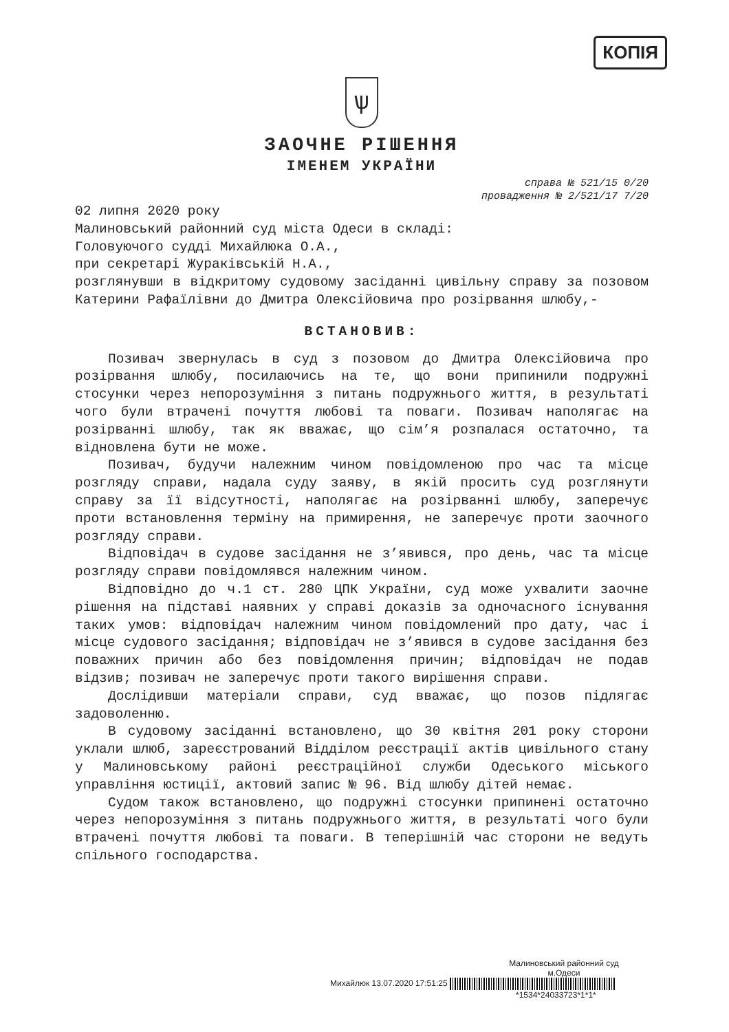КОПІЯ
ѱ
ЗАОЧНЕ РІШЕННЯ
ІМЕНЕМ УКРАЇНИ
справа № 521/15 0/20
провадження № 2/521/17 7/20
02 липня 2020 року
Малиновський районний суд міста Одеси в складі:
Головуючого судді Михайлюка О.А.,
при секретарі Жураківській Н.А.,
розглянувши в відкритому судовому засіданні цивільну справу за позовом Катерини Рафаїлівни до Дмитра Олексійовича про розірвання шлюбу,-
ВСТАНОВИВ:
Позивач звернулась в суд з позовом до Дмитра Олексійовича про розірвання шлюбу, посилаючись на те, що вони припинили подружні стосунки через непорозуміння з питань подружнього життя, в результаті чого були втрачені почуття любові та поваги. Позивач наполягає на розірванні шлюбу, так як вважає, що сім’я розпалася остаточно, та відновлена бути не може.
Позивач, будучи належним чином повідомленою про час та місце розгляду справи, надала суду заяву, в якій просить суд розглянути справу за її відсутності, наполягає на розірванні шлюбу, заперечує проти встановлення терміну на примирення, не заперечує проти заочного розгляду справи.
Відповідач в судове засідання не з’явився, про день, час та місце розгляду справи повідомлявся належним чином.
Відповідно до ч.1 ст. 280 ЦПК України, суд може ухвалити заочне рішення на підставі наявних у справі доказів за одночасного існування таких умов: відповідач належним чином повідомлений про дату, час і місце судового засідання; відповідач не з’явився в судове засідання без поважних причин або без повідомлення причин; відповідач не подав відзив; позивач не заперечує проти такого вирішення справи.
Дослідивши матеріали справи, суд вважає, що позов підлягає задоволенню.
В судовому засіданні встановлено, що 30 квітня 201 року сторони уклали шлюб, зареєстрований Відділом реєстрації актів цивільного стану у Малиновському районі реєстраційної служби Одеського міського управління юстиції, актовий запис № 96. Від шлюбу дітей немає.
Судом також встановлено, що подружні стосунки припинені остаточно через непорозуміння з питань подружнього життя, в результаті чого були втрачені почуття любові та поваги. В теперішній час сторони не ведуть спільного господарства.
Малиновський районний суд
м.Одеси
Михайлюк 13.07.2020 17:51:25
*1534*24033723*1*1*